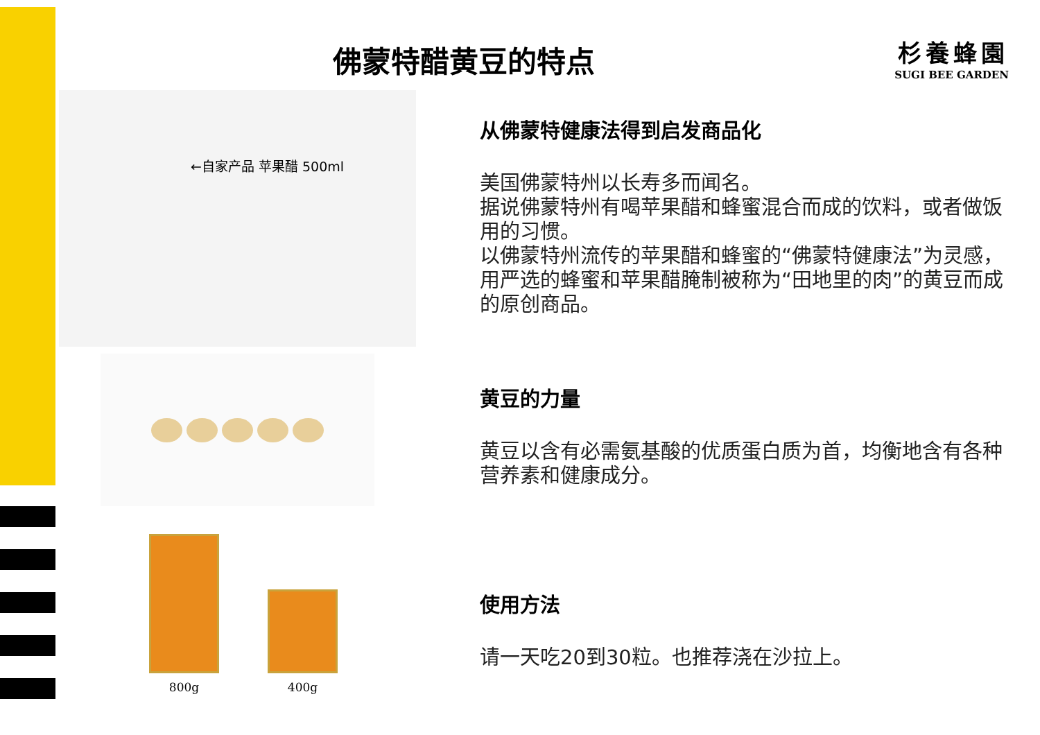佛蒙特醋黄豆的特点
杉養蜂園
SUGI BEE GARDEN
←自家产品 苹果醋 500ml
800g
400g
从佛蒙特健康法得到启发商品化
美国佛蒙特州以长寿多而闻名。
据说佛蒙特州有喝苹果醋和蜂蜜混合而成的饮料，或者做饭用的习惯。
以佛蒙特州流传的苹果醋和蜂蜜的“佛蒙特健康法”为灵感，用严选的蜂蜜和苹果醋腌制被称为“田地里的肉”的黄豆而成的原创商品。
黄豆的力量
黄豆以含有必需氨基酸的优质蛋白质为首，均衡地含有各种营养素和健康成分。
使用方法
请一天吃20到30粒。也推荐浇在沙拉上。